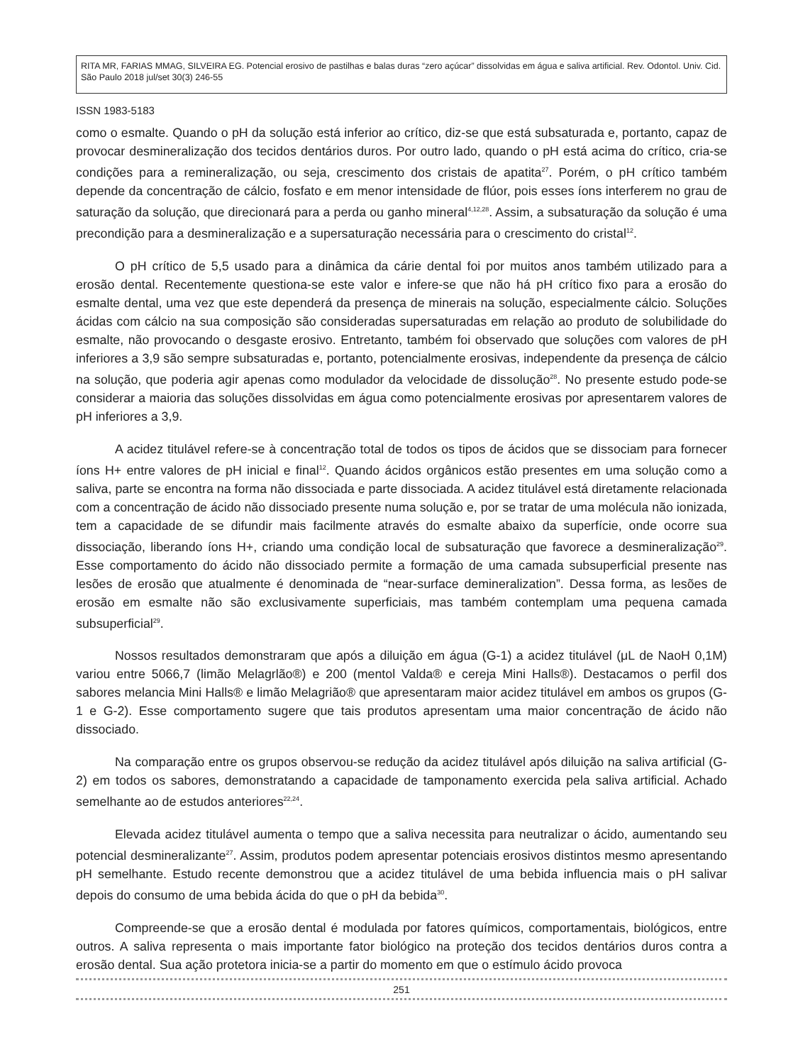RITA MR, FARIAS MMAG, SILVEIRA EG. Potencial erosivo de pastilhas e balas duras “zero açúcar” dissolvidas em água e saliva artificial. Rev. Odontol. Univ. Cid. São Paulo 2018 jul/set 30(3) 246-55
ISSN 1983-5183
como o esmalte. Quando o pH da solução está inferior ao crítico, diz-se que está subsaturada e, portanto, capaz de provocar desmineralização dos tecidos dentários duros. Por outro lado, quando o pH está acima do crítico, cria-se condições para a remineralização, ou seja, crescimento dos cristais de apatita<sup>27</sup>. Porém, o pH crítico também depende da concentração de cálcio, fosfato e em menor intensidade de flúor, pois esses íons interferem no grau de saturação da solução, que direcionará para a perda ou ganho mineral<sup>4,12,28</sup>. Assim, a subsaturação da solução é uma precondição para a desmineralização e a supersaturação necessária para o crescimento do cristal<sup>12</sup>.
O pH crítico de 5,5 usado para a dinâmica da cárie dental foi por muitos anos também utilizado para a erosão dental. Recentemente questiona-se este valor e infere-se que não há pH crítico fixo para a erosão do esmalte dental, uma vez que este dependerá da presença de minerais na solução, especialmente cálcio. Soluções ácidas com cálcio na sua composição são consideradas supersaturadas em relação ao produto de solubilidade do esmalte, não provocando o desgaste erosivo. Entretanto, também foi observado que soluções com valores de pH inferiores a 3,9 são sempre subsaturadas e, portanto, potencialmente erosivas, independente da presença de cálcio na solução, que poderia agir apenas como modulador da velocidade de dissolução<sup>28</sup>. No presente estudo pode-se considerar a maioria das soluções dissolvidas em água como potencialmente erosivas por apresentarem valores de pH inferiores a 3,9.
A acidez titulável refere-se à concentração total de todos os tipos de ácidos que se dissociam para fornecer íons H+ entre valores de pH inicial e final<sup>12</sup>. Quando ácidos orgânicos estão presentes em uma solução como a saliva, parte se encontra na forma não dissociada e parte dissociada. A acidez titulável está diretamente relacionada com a concentração de ácido não dissociado presente numa solução e, por se tratar de uma molécula não ionizada, tem a capacidade de se difundir mais facilmente através do esmalte abaixo da superfície, onde ocorre sua dissociação, liberando íons H+, criando uma condição local de subsaturação que favorece a desmineralização<sup>29</sup>. Esse comportamento do ácido não dissociado permite a formação de uma camada subsuperficial presente nas lesões de erosão que atualmente é denominada de “near-surface demineralization”. Dessa forma, as lesões de erosão em esmalte não são exclusivamente superficiais, mas também contemplam uma pequena camada subsuperficial<sup>29</sup>.
Nossos resultados demonstraram que após a diluição em água (G-1) a acidez titulável (μL de NaoH 0,1M) variou entre 5066,7 (limão Melagrlão®) e 200 (mentol Valda® e cereja Mini Halls®). Destacamos o perfil dos sabores melancia Mini Halls® e limão Melagrião® que apresentaram maior acidez titulável em ambos os grupos (G-1 e G-2). Esse comportamento sugere que tais produtos apresentam uma maior concentração de ácido não dissociado.
Na comparação entre os grupos observou-se redução da acidez titulável após diluição na saliva artificial (G-2) em todos os sabores, demonstratando a capacidade de tamponamento exercida pela saliva artificial. Achado semelhante ao de estudos anteriores<sup>22,24</sup>.
Elevada acidez titulável aumenta o tempo que a saliva necessita para neutralizar o ácido, aumentando seu potencial desmineralizante<sup>27</sup>. Assim, produtos podem apresentar potenciais erosivos distintos mesmo apresentando pH semelhante. Estudo recente demonstrou que a acidez titulável de uma bebida influencia mais o pH salivar depois do consumo de uma bebida ácida do que o pH da bebida<sup>30</sup>.
Compreende-se que a erosão dental é modulada por fatores químicos, comportamentais, biológicos, entre outros. A saliva representa o mais importante fator biológico na proteção dos tecidos dentários duros contra a erosão dental. Sua ação protetora inicia-se a partir do momento em que o estímulo ácido provoca
251